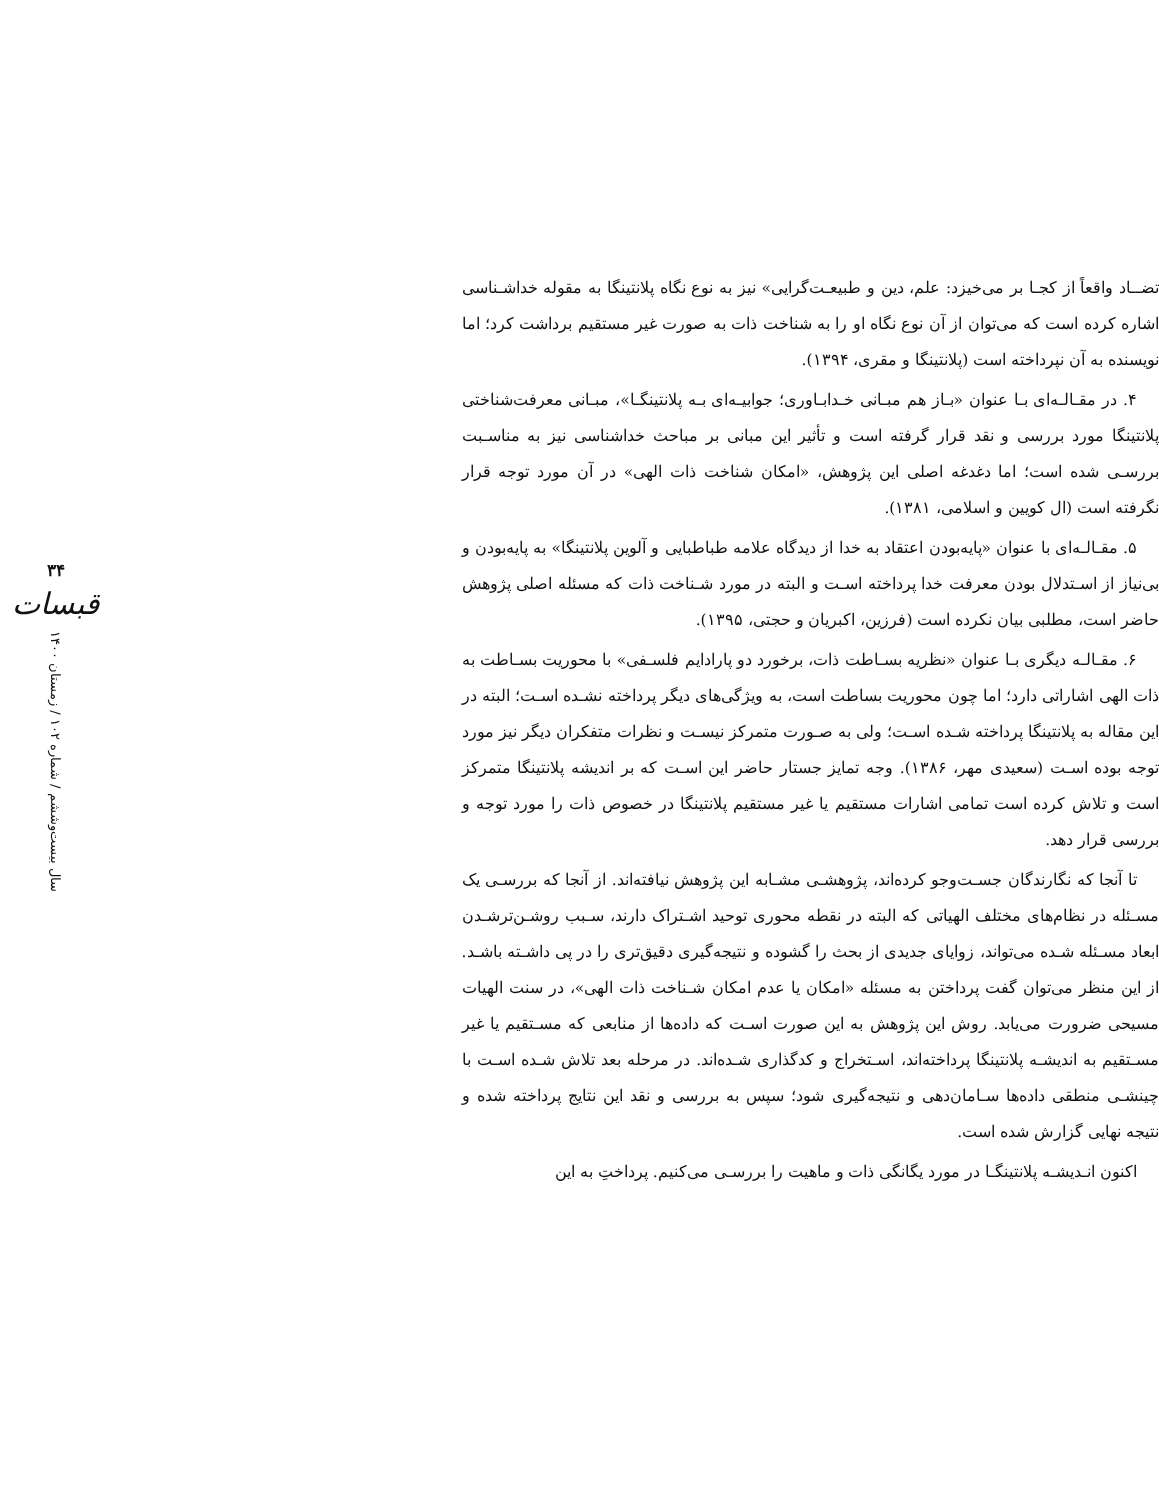تضــاد واقعاً از کجـا بر می‌خیزد: علم، دین و طبیعـت‌گرایی» نیز به نوع نگاه پلانتینگا به مقوله خداشـناسی اشاره کرده است که می‌توان از آن نوع نگاه او را به شناخت ذات به صورت غیر مستقیم برداشت کرد؛ اما نویسنده به آن نپرداخته است (پلانتینگا و مقری، ۱۳۹۴).
۴. در مقـالـه‌ای بـا عنوان «بـاز هم مبـانی خـدابـاوری؛ جوابیـه‌ای بـه پلانتینگـا»، مبـانی معرفت‌شناختی پلانتینگا مورد بررسی و نقد قرار گرفته است و تأثیر این مبانی بر مباحث خداشناسی نیز به مناسـبت بررسـی شده است؛ اما دغدغه اصلی این پژوهش، «امکان شناخت ذات الهی» در آن مورد توجه قرار نگرفته است (ال کویین و اسلامی، ۱۳۸۱).
۵. مقـالـه‌ای با عنوان «پایه‌بودن اعتقاد به خدا از دیدگاه علامه طباطبایی و آلوین پلانتینگا» به پایه‌بودن و بی‌نیاز از اسـتدلال بودن معرفت خدا پرداخته اسـت و البته در مورد شـناخت ذات که مسئله اصلی پژوهش حاضر است، مطلبی بیان نکرده است (فرزین، اکبریان و حجتی، ۱۳۹۵).
۶. مقـالـه دیگری بـا عنوان «نظریه بسـاطت ذات، برخورد دو پارادایم فلسـفی» با محوریت بسـاطت به ذات الهی اشاراتی دارد؛ اما چون محوریت بساطت است، به ویژگی‌های دیگر پرداخته نشـده اسـت؛ البته در این مقاله به پلانتینگا پرداخته شـده اسـت؛ ولی به صـورت متمرکز نیسـت و نظرات متفکران دیگر نیز مورد توجه بوده اسـت (سعیدی مهر، ۱۳۸۶). وجه تمایز جستار حاضر این اسـت که بر اندیشه پلانتینگا متمرکز است و تلاش کرده است تمامی اشارات مستقیم یا غیر مستقیم پلانتینگا در خصوص ذات را مورد توجه و بررسی قرار دهد.
تا آنجا که نگارندگان جسـت‌وجو کرده‌اند، پژوهشـی مشـابه این پژوهش نیافته‌اند. از آنجا که بررسـی یک مسـئله در نظام‌های مختلف الهیاتی که البته در نقطه محوری توحید اشـتراک دارند، سـبب روشـن‌ترشـدن ابعاد مسـئله شـده می‌تواند، زوایای جدیدی از بحث را گشوده و نتیجه‌گیری دقیق‌تری را در پی داشـته باشـد. از این منظر می‌توان گفت پرداختن به مسئله «امکان یا عدم امکان شـناخت ذات الهی»، در سنت الهیات مسیحی ضرورت می‌یابد. روش این پژوهش به این صورت اسـت که داده‌ها از منابعی که مسـتقیم یا غیر مسـتقیم به اندیشـه پلانتینگا پرداخته‌اند، اسـتخراج و کدگذاری شـده‌اند. در مرحله بعد تلاش شـده اسـت با چینشـی منطقی داده‌ها سـامان‌دهی و نتیجه‌گیری شود؛ سپس به بررسی و نقد این نتایج پرداخته شده و نتیجه نهایی گزارش شده است.
اکنون انـدیشـه پلانتینگـا در مورد یگانگی ذات و ماهیت را بررسـی می‌کنیم. پرداختِ به این
۳۴
قبسات
سال بیست‌وششم / شماره ۱۰۲ / زمستان ۱۴۰۰